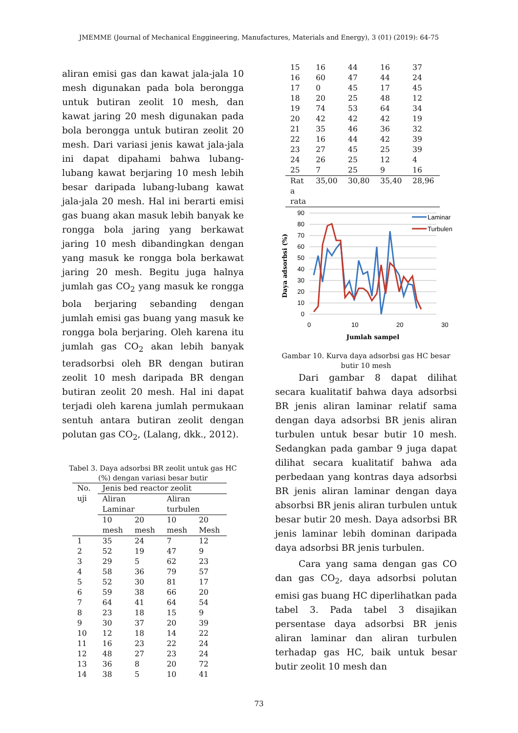JMEMME (Journal of Mechanical Enggineering, Manufactures, Materials and Energy), 3 (01) (2019): 64-75
aliran emisi gas dan kawat jala-jala 10 mesh digunakan pada bola berongga untuk butiran zeolit 10 mesh, dan kawat jaring 20 mesh digunakan pada bola berongga untuk butiran zeolit 20 mesh. Dari variasi jenis kawat jala-jala ini dapat dipahami bahwa lubang-lubang kawat berjaring 10 mesh lebih besar daripada lubang-lubang kawat jala-jala 20 mesh. Hal ini berarti emisi gas buang akan masuk lebih banyak ke rongga bola jaring yang berkawat jaring 10 mesh dibandingkan dengan yang masuk ke rongga bola berkawat jaring 20 mesh. Begitu juga halnya jumlah gas CO<sub>2</sub> yang masuk ke rongga bola berjaring sebanding dengan jumlah emisi gas buang yang masuk ke rongga bola berjaring. Oleh karena itu jumlah gas CO<sub>2</sub> akan lebih banyak teradsorbsi oleh BR dengan butiran zeolit 10 mesh daripada BR dengan butiran zeolit 20 mesh. Hal ini dapat terjadi oleh karena jumlah permukaan sentuh antara butiran zeolit dengan polutan gas CO<sub>2</sub>, (Lalang, dkk., 2012).
Tabel 3. Daya adsorbsi BR zeolit untuk gas HC (%) dengan variasi besar butir
| No. uji | Jenis bed reactor zeolit | | | |
| --- | --- | --- | --- | --- |
| | Aliran Laminar | | Aliran turbulen | |
| | 10 mesh | 20 mesh | 10 mesh | 20 Mesh |
| 1 | 35 | 24 | 7 | 12 |
| 2 | 52 | 19 | 47 | 9 |
| 3 | 29 | 5 | 62 | 23 |
| 4 | 58 | 36 | 79 | 57 |
| 5 | 52 | 30 | 81 | 17 |
| 6 | 59 | 38 | 66 | 20 |
| 7 | 64 | 41 | 64 | 54 |
| 8 | 23 | 18 | 15 | 9 |
| 9 | 30 | 37 | 20 | 39 |
| 10 | 12 | 18 | 14 | 22 |
| 11 | 16 | 23 | 22 | 24 |
| 12 | 48 | 27 | 23 | 24 |
| 13 | 36 | 8 | 20 | 72 |
| 14 | 38 | 5 | 10 | 41 |
| 15 | 16 | 44 | 16 | 37 |
| 16 | 60 | 47 | 44 | 24 |
| 17 | 0 | 45 | 17 | 45 |
| 18 | 20 | 25 | 48 | 12 |
| 19 | 74 | 53 | 64 | 34 |
| 20 | 42 | 42 | 42 | 19 |
| 21 | 35 | 46 | 36 | 32 |
| 22 | 16 | 44 | 42 | 39 |
| 23 | 27 | 45 | 25 | 39 |
| 24 | 26 | 25 | 12 | 4 |
| 25 | 7 | 25 | 9 | 16 |
| Rat a rata | 35,00 | 30,80 | 35,40 | 28,96 |
90
80
70
60
50
40
30
20
10
0
0
10
20
30
Jumlah sampel
Daya adsorbsi (%)
Laminar
Turbulen
Gambar 10. Kurva daya adsorbsi gas HC besar butir 10 mesh
Dari gambar 8 dapat dilihat secara kualitatif bahwa daya adsorbsi BR jenis aliran laminar relatif sama dengan daya adsorbsi BR jenis aliran turbulen untuk besar butir 10 mesh. Sedangkan pada gambar 9 juga dapat dilihat secara kualitatif bahwa ada perbedaan yang kontras daya adsorbsi BR jenis aliran laminar dengan daya absorbsi BR jenis aliran turbulen untuk besar butir 20 mesh. Daya adsorbsi BR jenis laminar lebih dominan daripada daya adsorbsi BR jenis turbulen.
Cara yang sama dengan gas CO dan gas CO<sub>2</sub>, daya adsorbsi polutan emisi gas buang HC diperlihatkan pada tabel 3. Pada tabel 3 disajikan persentase daya adsorbsi BR jenis aliran laminar dan aliran turbulen terhadap gas HC, baik untuk besar butir zeolit 10 mesh dan
73